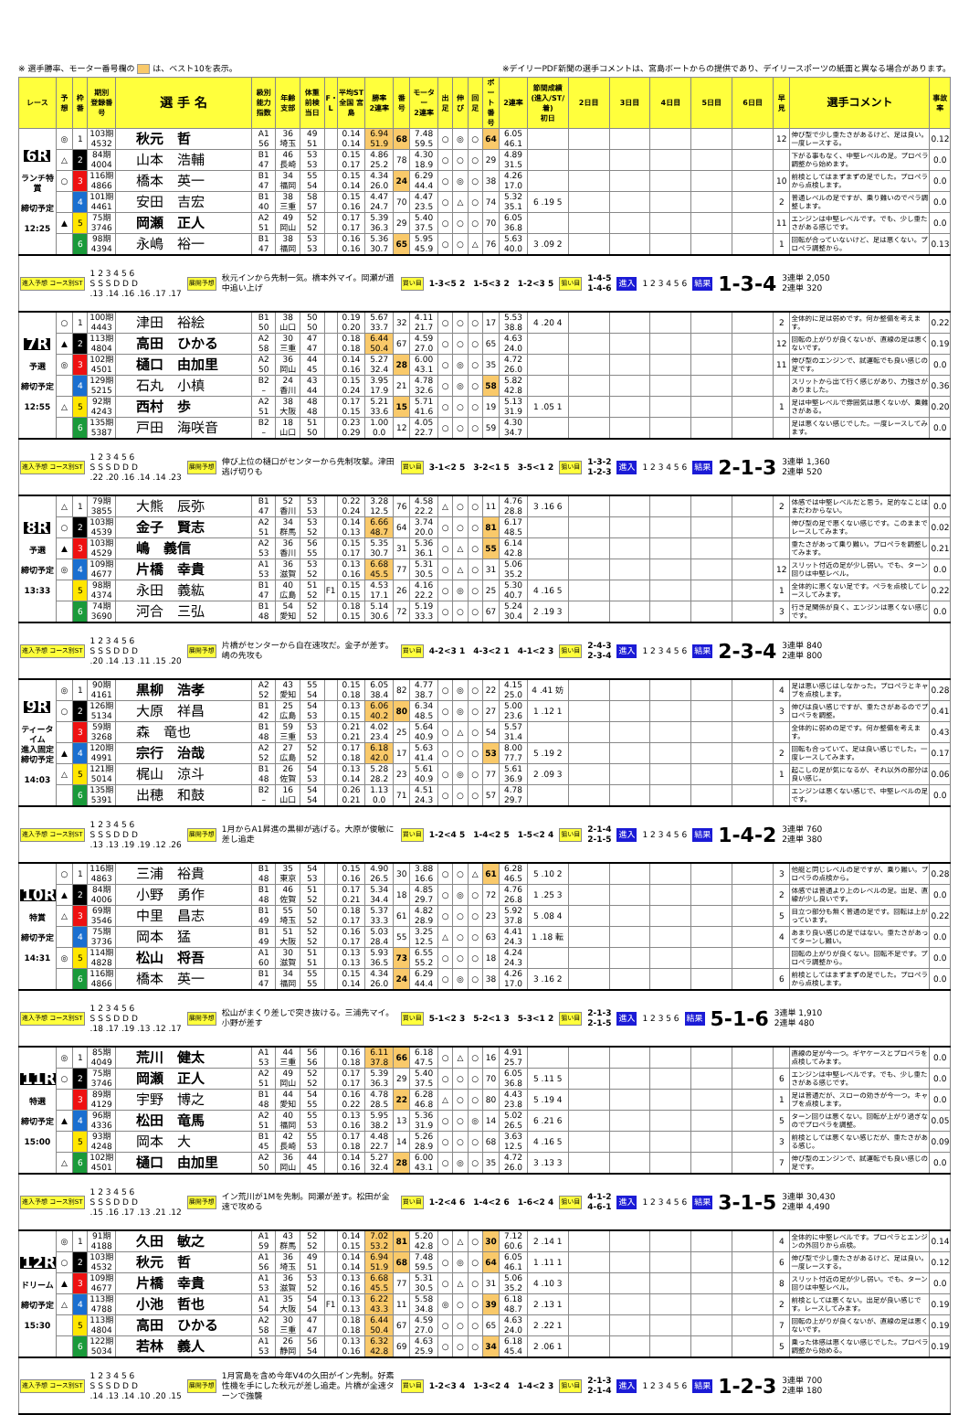※ 選手勝率、モーター番号欄の は、ベスト10を表示。 ※デイリーPDF新聞の選手コメントは、宮島ボートからの提供であり、デイリースポーツの紙面と異なる場合があります。
| レース | 予想 | 枠番 | 期別 登録番号 | 選 手 名 | 級別 能力指数 | 年齢 支部 | 体重 前検 当日 | F・L | 平均ST 全国 宮島 | 勝率 2連率 | 番号 | モーター 2連率 | 出足 | 伸び | 回足 | ボート 番号 | 2連率 | 節間成績(進入/ST/着) 初日 | 2日目 | 3日目 | 4日目 | 5日目 | 6日目 | 早見 | 選手コメント | 事故率 |
| --- | --- | --- | --- | --- | --- | --- | --- | --- | --- | --- | --- | --- | --- | --- | --- | --- | --- | --- | --- | --- | --- | --- | --- | --- | --- | --- |
| 6R ランチ特賞 締切予定 12:25 | ◎ | 1 | 103期 4532 | 秋元 哲 | A1 56 | 36 埼玉 | 49 51 | | 0.14 0.14 | 6.94 51.9 | 68 | 7.48 59.5 | ○ | ◎ | ○ | 64 | 6.05 46.1 | | | | | | | 12 | 伸び型で少し重たさがあるけど、足は良い。一度レースする。 | 0.12 |
| | △ | 2 | 84期 4004 | 山本 浩輔 | B1 47 | 46 長崎 | 53 53 | | 0.15 0.17 | 4.86 25.2 | 78 | 4.30 18.9 | ○ | ○ | ○ | 29 | 4.89 31.5 | | | | | | | | 下がる事もなく、中堅レベルの足。プロペラ調整から始めます。 | 0.0 |
| | ○ | 3 | 116期 4866 | 橋本 英一 | B1 47 | 34 福岡 | 55 54 | | 0.15 0.14 | 4.34 26.0 | 24 | 6.29 44.4 | ○ | ◎ | ○ | 38 | 4.26 17.0 | | | | | | | 10 | 前検としてはまずまずの足でした。プロペラから点検します。 | 0.0 |
| | | 4 | 101期 4461 | 安田 吉宏 | B1 40 | 38 三重 | 58 57 | | 0.15 0.16 | 4.47 24.7 | 70 | 4.47 23.5 | ○ | △ | ○ | 74 | 5.32 35.1 | 6 .19 5 | | | | | | 2 | 普通レベルの足ですが、乗り難いのでペラ調整します。 | 0.0 |
| | ▲ | 5 | 75期 3746 | 岡瀬 正人 | A2 51 | 49 岡山 | 52 52 | | 0.17 0.17 | 5.39 36.3 | 29 | 5.40 37.5 | ○ | ○ | ○ | 70 | 6.05 36.8 | | | | | | | 11 | エンジンは中堅レベルです。でも、少し重たさがある感じです。 | 0.0 |
| | | 6 | 98期 4394 | 永嶋 裕一 | B1 47 | 38 福岡 | 53 53 | | 0.16 0.16 | 5.36 30.7 | 65 | 5.95 45.9 | ○ | ○ | △ | 76 | 5.63 40.0 | 3 .09 2 | | | | | | 1 | 回転が合っていないけど、足は悪くない。プロペラ調整から。 | 0.13 |
| 進入予想 コース別ST 1 2 3 4 5 6 S S S D D D .13 .14 .16 .16 .17 .17 展開予想 秋元インから先制一気。橋本外マイ。岡瀬が道中追い上げ 買い目 1-3<5 2 1-5<3 2 1-2<3 5 狙い目 1-4-5 1-4-6 進入 1 2 3 4 5 6 結果 1-3-4 3連単 2,050 2連単 320 | | | | | | | | | | | | | | | | | | | | | | | | | | |
| 7R 予選 締切予定 12:55 | ○ | 1 | 100期 4443 | 津田 裕絵 | B1 50 | 38 山口 | 50 50 | | 0.19 0.20 | 5.67 33.7 | 32 | 4.11 21.7 | ○ | ○ | ○ | 17 | 5.53 38.8 | 4 .20 4 | | | | | | 2 | 全体的に足は弱めです。何か整備を考えます。 | 0.22 |
| | ▲ | 2 | 113期 4804 | 高田 ひかる | A2 58 | 30 三重 | 47 47 | | 0.18 0.18 | 6.44 50.4 | 67 | 4.59 27.0 | ○ | ○ | ○ | 65 | 4.63 24.0 | | | | | | | 12 | 回転の上がりが良くないが、直線の足は悪くないです。 | 0.19 |
| | ◎ | 3 | 102期 4501 | 樋口 由加里 | A2 50 | 36 岡山 | 44 45 | | 0.14 0.16 | 5.27 32.4 | 28 | 6.00 43.1 | ○ | ◎ | ○ | 35 | 4.72 26.0 | | | | | | | 11 | 伸び型のエンジンで、試運転でも良い感じの足です。 | 0.0 |
| | | 4 | 129期 5215 | 石丸 小槙 | B2 – | 24 香川 | 43 44 | | 0.15 0.24 | 3.95 17.9 | 21 | 4.78 32.6 | ○ | ◎ | ○ | 58 | 5.82 42.8 | | | | | | | | スリットから出て行く感じがあり、力強さがありました。 | 0.36 |
| | △ | 5 | 92期 4243 | 西村 歩 | A2 51 | 38 大阪 | 48 48 | | 0.17 0.15 | 5.21 33.6 | 15 | 5.71 41.6 | ○ | ○ | ○ | 19 | 5.13 31.9 | 1 .05 1 | | | | | | 1 | 足は中堅レベルで雰囲気は悪くないが、乗難さがある。 | 0.20 |
| | | 6 | 135期 5387 | 戸田 海咲音 | B2 – | 18 山口 | 51 50 | | 0.23 0.29 | 1.00 0.0 | 12 | 4.05 22.7 | ○ | ○ | ○ | 59 | 4.30 34.7 | | | | | | | | 足は悪くない感じでした。一度レースしてみます。 | 0.0 |
| 進入予想 コース別ST 1 2 3 4 5 6 S S S D D D .22 .20 .16 .14 .14 .23 展開予想 伸び上位の樋口がセンターから先制攻撃。津田逃げ切りも 買い目 3-1<2 5 3-2<1 5 3-5<1 2 狙い目 1-3-2 1-2-3 進入 1 2 3 4 5 6 結果 2-1-3 3連単 1,360 2連単 520 | | | | | | | | | | | | | | | | | | | | | | | | | | |
| 8R 予選 締切予定 13:33 | △ | 1 | 79期 3855 | 大熊 辰弥 | B1 47 | 52 香川 | 53 53 | | 0.22 0.24 | 3.28 12.5 | 76 | 4.58 22.2 | △ | ○ | ○ | 11 | 4.76 28.8 | 3 .16 6 | | | | | | 2 | 体感では中堅レベルだと思う。足的なことはまだわからない。 | 0.0 |
| | ○ | 2 | 103期 4539 | 金子 賢志 | A2 51 | 34 群馬 | 53 52 | | 0.14 0.13 | 6.66 48.7 | 64 | 3.74 20.0 | ○ | ○ | ○ | 81 | 6.17 48.5 | | | | | | | | 伸び型の足で悪くない感じです。このままでレースしてみます。 | 0.02 |
| | ▲ | 3 | 103期 4529 | 嶋 義信 | A2 53 | 36 香川 | 56 55 | | 0.15 0.17 | 5.35 30.7 | 31 | 5.36 36.1 | ○ | △ | ○ | 55 | 6.14 42.8 | | | | | | | | 重たさがあって乗り難い。プロペラを調整してみます。 | 0.21 |
| | ◎ | 4 | 109期 4677 | 片橋 幸貴 | A1 53 | 36 滋賀 | 53 52 | | 0.13 0.16 | 6.68 45.5 | 77 | 5.31 30.5 | ○ | △ | ○ | 31 | 5.06 35.2 | | | | | | | 12 | スリット付近の足が少し弱い。でも、ターン回りは中堅レベル。 | 0.0 |
| | | 5 | 98期 4374 | 永田 義紘 | B1 47 | 40 広島 | 51 52 | F1 | 0.15 0.15 | 4.53 17.1 | 26 | 4.16 22.2 | ○ | ◎ | ○ | 25 | 5.30 40.7 | 4 .16 5 | | | | | | 1 | 全体的に悪くない足です。ペラを点検してレースしてみます。 | 0.22 |
| | | 6 | 74期 3690 | 河合 三弘 | B1 48 | 54 愛知 | 52 52 | | 0.18 0.15 | 5.14 30.6 | 72 | 5.19 33.3 | ○ | ○ | ○ | 67 | 5.24 30.4 | 2 .19 3 | | | | | | 3 | 行き足関係が良く、エンジンは悪くない感じです。 | 0.0 |
| 進入予想 コース別ST 1 2 3 4 5 6 S S S D D D .20 .14 .13 .11 .15 .20 展開予想 片橋がセンターから自在速攻だ。金子が差す。嶋の先攻も 買い目 4-2<3 1 4-3<2 1 4-1<2 3 狙い目 2-4-3 2-3-4 進入 1 2 3 4 5 6 結果 2-3-4 3連単 840 2連単 800 | | | | | | | | | | | | | | | | | | | | | | | | | | |
| 9R ティータイム 進入固定 締切予定 14:03 | ◎ | 1 | 90期 4161 | 黒柳 浩孝 | A2 52 | 43 愛知 | 55 54 | | 0.15 0.18 | 6.05 38.4 | 82 | 4.77 38.7 | ○ | ◎ | ○ | 22 | 4.15 25.0 | 4 .41 妨 | | | | | | 4 | 足は悪い感じはしなかった。プロペラとキャブを点検します。 | 0.28 |
| | ○ | 2 | 126期 5134 | 大原 祥昌 | B1 42 | 25 広島 | 54 53 | | 0.13 0.15 | 6.06 40.2 | 80 | 6.34 48.5 | ○ | ◎ | ○ | 27 | 5.00 23.6 | 1 .12 1 | | | | | | 3 | 伸びは良い感じですが、重たさがあるのでプロペラを調整。 | 0.41 |
| | | 3 | 59期 3268 | 森 竜也 | B1 48 | 59 三重 | 53 53 | | 0.21 0.21 | 4.02 23.4 | 25 | 5.64 40.9 | ○ | △ | ○ | 54 | 5.57 31.4 | | | | | | | | 全体的に弱めの足です。何か整備を考えます。 | 0.43 |
| | ▲ | 4 | 120期 4991 | 宗行 治哉 | A2 52 | 27 広島 | 52 52 | | 0.17 0.18 | 6.18 42.0 | 17 | 5.63 41.4 | ○ | ○ | ○ | 53 | 8.00 77.7 | 5 .19 2 | | | | | | 2 | 回転も合っていて、足は良い感じでした。一度レースしてみます。 | 0.17 |
| | △ | 5 | 121期 5014 | 梶山 涼斗 | B1 48 | 26 佐賀 | 54 53 | | 0.13 0.14 | 5.28 28.2 | 23 | 5.61 40.9 | ○ | ◎ | ○ | 77 | 5.61 36.9 | 2 .09 3 | | | | | | 1 | 起こしの足が気になるが、それ以外の部分は良い感じ。 | 0.06 |
| | | 6 | 135期 5391 | 出穂 和鼓 | B2 – | 16 山口 | 54 54 | | 0.26 0.21 | 1.13 0.0 | 71 | 4.51 24.3 | ○ | ○ | ○ | 57 | 4.78 29.7 | | | | | | | | エンジンは悪くない感じで、中堅レベルの足です。 | 0.0 |
| 進入予想 コース別ST 1 2 3 4 5 6 S S S D D D .13 .13 .19 .19 .12 .26 展開予想 1月からA1昇進の黒柳が逃げる。大原が俊敏に差し追走 買い目 1-2<4 5 1-4<2 5 1-5<2 4 狙い目 2-1-4 2-1-5 進入 1 2 3 4 5 6 結果 1-4-2 3連単 760 2連単 380 | | | | | | | | | | | | | | | | | | | | | | | | | | |
| 10R 特賞 締切予定 14:31 | ○ | 1 | 116期 4863 | 三浦 裕貴 | B1 48 | 35 東京 | 54 53 | | 0.15 0.16 | 4.90 26.5 | 30 | 3.88 16.6 | ○ | ○ | △ | 61 | 6.28 46.5 | 5 .10 2 | | | | | | 3 | 他艇と同じレベルの足ですが、乗り難い。プロペラの点検から。 | 0.28 |
| | ▲ | 2 | 84期 4006 | 小野 勇作 | B1 48 | 46 佐賀 | 51 52 | | 0.17 0.21 | 5.34 34.4 | 18 | 4.85 29.7 | ○ | ◎ | ○ | 72 | 4.76 26.8 | 1 .25 3 | | | | | | 2 | 体感では普通より上のレベルの足。出足、直線が少し良いです。 | 0.0 |
| | △ | 3 | 69期 3546 | 中里 昌志 | B1 49 | 55 埼玉 | 50 52 | | 0.18 0.17 | 5.37 33.3 | 61 | 4.82 28.9 | ○ | ○ | ○ | 23 | 5.92 37.8 | 5 .08 4 | | | | | | 5 | 目立つ部分も無く普通の足です。回転は上がっています。 | 0.22 |
| | | 4 | 75期 3736 | 岡本 猛 | B1 49 | 51 大阪 | 52 52 | | 0.16 0.17 | 5.03 28.4 | 55 | 3.25 12.5 | △ | ○ | ○ | 63 | 4.41 24.3 | 1 .18 転 | | | | | | 4 | あまり良い感じの足ではない。重たさがあってターンし難い。 | 0.0 |
| | ◎ | 5 | 114期 4828 | 松山 将吾 | A1 60 | 30 滋賀 | 51 51 | | 0.13 0.13 | 5.93 36.5 | 73 | 6.55 55.2 | ○ | ○ | ○ | 18 | 4.24 24.3 | | | | | | | | 回転の上がりが良くない。回転不足です。プロペラ調整から。 | 0.0 |
| | | 6 | 116期 4866 | 橋本 英一 | B1 47 | 34 福岡 | 55 55 | | 0.15 0.14 | 4.34 26.0 | 24 | 6.29 44.4 | ○ | ◎ | ○ | 38 | 4.26 17.0 | 3 .16 2 | | | | | | 6 | 前検としてはまずまずの足でした。プロペラから点検します。 | 0.0 |
| 進入予想 コース別ST 1 2 3 4 5 6 S S S D D D .18 .17 .19 .13 .12 .17 展開予想 松山がまくり差しで突き抜ける。三浦先マイ。小野が差す 買い目 5-1<2 3 5-2<1 3 5-3<1 2 狙い目 2-1-3 2-1-5 進入 1 2 3 5 6 結果 5-1-6 3連単 1,910 2連単 480 | | | | | | | | | | | | | | | | | | | | | | | | | | |
| 11R 特選 締切予定 15:00 | ◎ | 1 | 85期 4049 | 荒川 健太 | A1 53 | 44 三重 | 56 56 | | 0.16 0.18 | 6.11 37.8 | 66 | 6.18 47.5 | ○ | △ | ○ | 16 | 4.91 25.7 | | | | | | | | 直線の足が今一つ。ギヤケースとプロペラを点検してみます。 | 0.0 |
| | ○ | 2 | 75期 3746 | 岡瀬 正人 | A2 51 | 49 岡山 | 52 52 | | 0.17 0.17 | 5.39 36.3 | 29 | 5.40 37.5 | ○ | ○ | ○ | 70 | 6.05 36.8 | 5 .11 5 | | | | | | 6 | エンジンは中堅レベルです。でも、少し重たさがある感じです。 | 0.0 |
| | | 3 | 89期 4129 | 宇野 博之 | B1 48 | 44 愛知 | 54 55 | | 0.16 0.22 | 4.78 28.5 | 22 | 6.28 46.8 | △ | ○ | ○ | 80 | 4.43 23.8 | 5 .19 4 | | | | | | 1 | 足は普通だが、スローの効きが今一つ。キャブを点検します。 | 0.0 |
| | ▲ | 4 | 96期 4336 | 松田 竜馬 | A2 51 | 40 福岡 | 55 53 | | 0.13 0.16 | 5.95 38.2 | 13 | 5.36 31.9 | ○ | ○ | ◎ | 14 | 5.02 26.5 | 6 .21 6 | | | | | | 5 | ターン回りは悪くない。回転が上がり過ぎなのでプロペラを調整。 | 0.05 |
| | | 5 | 93期 4248 | 岡本 大 | B1 45 | 42 長崎 | 55 53 | | 0.17 0.18 | 4.48 22.7 | 14 | 5.26 28.9 | ○ | ○ | ○ | 68 | 3.63 12.5 | 4 .16 5 | | | | | | 3 | 前検としては悪くない感じだが、重たさがある感じ。 | 0.09 |
| | △ | 6 | 102期 4501 | 樋口 由加里 | A2 50 | 36 岡山 | 44 45 | | 0.14 0.16 | 5.27 32.4 | 28 | 6.00 43.1 | ○ | ◎ | ○ | 35 | 4.72 26.0 | 3 .13 3 | | | | | | 7 | 伸び型のエンジンで、試運転でも良い感じの足です。 | 0.0 |
| 進入予想 コース別ST 1 2 3 4 5 6 S S S D D D .15 .16 .17 .13 .21 .12 展開予想 イン荒川が1Mを先制。岡瀬が差す。松田が全速で攻める 買い目 1-2<4 6 1-4<2 6 1-6<2 4 狙い目 4-1-2 4-6-1 進入 1 2 3 4 5 6 結果 3-1-5 3連単 30,430 2連単 4,490 | | | | | | | | | | | | | | | | | | | | | | | | | | |
| 12R ドリーム 締切予定 15:30 | ◎ | 1 | 91期 4188 | 久田 敏之 | A1 59 | 43 群馬 | 52 52 | | 0.14 0.15 | 7.02 53.2 | 81 | 5.20 42.8 | ○ | △ | ○ | 30 | 7.12 60.6 | 2 .14 1 | | | | | | 4 | 全体的に中堅レベルです。プロペラとエンジンの外回りから点検。 | 0.14 |
| | ○ | 2 | 103期 4532 | 秋元 哲 | A1 56 | 36 埼玉 | 49 51 | | 0.14 0.14 | 6.94 51.9 | 68 | 7.48 59.5 | ○ | ◎ | ○ | 64 | 6.05 46.1 | 1 .11 1 | | | | | | 6 | 伸び型で少し重たさがあるけど、足は良い。一度レースする。 | 0.12 |
| | ▲ | 3 | 109期 4677 | 片橋 幸貴 | A1 53 | 36 滋賀 | 53 52 | | 0.13 0.16 | 6.68 45.5 | 77 | 5.31 30.5 | ○ | △ | ○ | 31 | 5.06 35.2 | 4 .10 3 | | | | | | 8 | スリット付近の足が少し弱い。でも、ターン回りは中堅レベル。 | 0.0 |
| | △ | 4 | 113期 4788 | 小池 哲也 | A1 54 | 35 大阪 | 54 54 | F1 | 0.13 0.13 | 6.22 43.3 | 11 | 5.58 34.8 | ◎ | ○ | ○ | 39 | 6.18 48.7 | 2 .13 1 | | | | | | 2 | 前検としては悪くない。出足が良い感じです。レースしてみます。 | 0.19 |
| | | 5 | 113期 4804 | 高田 ひかる | A2 58 | 30 三重 | 47 47 | | 0.18 0.18 | 6.44 50.4 | 67 | 4.59 27.0 | ○ | ○ | ○ | 65 | 4.63 24.0 | 2 .22 1 | | | | | | 7 | 回転の上がりが良くないが、直線の足は悪くないです。 | 0.19 |
| | | 6 | 122期 5034 | 若林 義人 | A1 53 | 26 静岡 | 56 54 | | 0.13 0.16 | 6.32 42.8 | 69 | 4.63 25.9 | ○ | ○ | ○ | 34 | 6.18 45.4 | 2 .06 1 | | | | | | 5 | 乗った体感は悪くない感じでした。プロペラ調整から始める。 | 0.19 |
| 進入予想 コース別ST 1 2 3 4 5 6 S S S D D D .14 .13 .14 .10 .20 .15 展開予想 1月宮島を含め今年V4の久田がイン先制。好素性機を手にした秋元が差し追走。片橋が全速ターンで強襲 買い目 1-2<3 4 1-3<2 4 1-4<2 3 狙い目 2-1-3 2-1-4 進入 1 2 3 4 5 6 結果 1-2-3 3連単 700 2連単 180 | | | | | | | | | | | | | | | | | | | | | | | | | | |